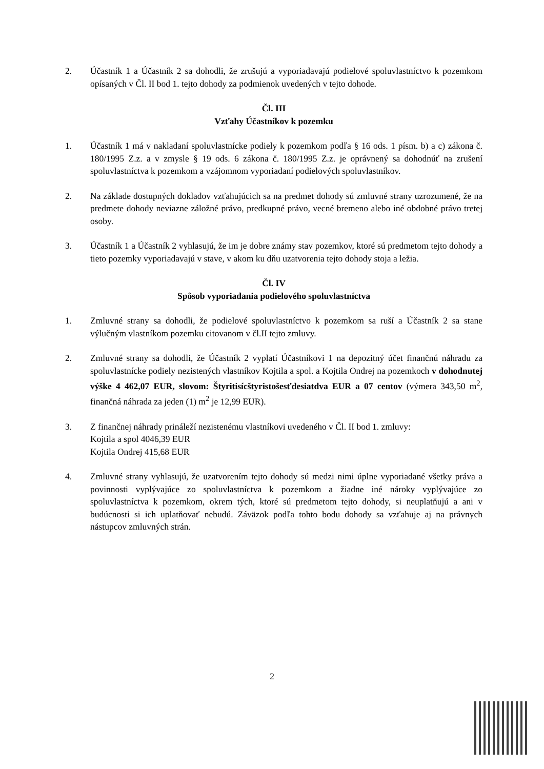2. Účastník 1 a Účastník 2 sa dohodli, že zrušujú a vyporiadavajú podielové spoluvlastníctvo k pozemkom opísaných v Čl. II bod 1. tejto dohody za podmienok uvedených v tejto dohode.
Čl. III
Vzťahy Účastníkov k pozemku
1. Účastník 1 má v nakladaní spoluvlastnícke podiely k pozemkom podľa § 16 ods. 1 písm. b) a c) zákona č. 180/1995 Z.z. a v zmysle § 19 ods. 6 zákona č. 180/1995 Z.z. je oprávnený sa dohodnúť na zrušení spoluvlastníctva k pozemkom a vzájomnom vyporiadaní podielových spoluvlastníkov.
2. Na základe dostupných dokladov vzťahujúcich sa na predmet dohody sú zmluvné strany uzrozumené, že na predmete dohody neviazne záložné právo, predkupné právo, vecné bremeno alebo iné obdobné právo tretej osoby.
3. Účastník 1 a Účastník 2 vyhlasujú, že im je dobre známy stav pozemkov, ktoré sú predmetom tejto dohody a tieto pozemky vyporiadavajú v stave, v akom ku dňu uzatvorenia tejto dohody stoja a ležia.
Čl. IV
Spôsob vyporiadania podielového spoluvlastníctva
1. Zmluvné strany sa dohodli, že podielové spoluvlastníctvo k pozemkom sa ruší a Účastník 2 sa stane výlučným vlastníkom pozemku citovanom v čl.II tejto zmluvy.
2. Zmluvné strany sa dohodli, že Účastník 2 vyplatí Účastníkovi 1 na depozitný účet finančnú náhradu za spoluvlastnícke podiely nezistených vlastníkov Kojtila a spol. a Kojtila Ondrej na pozemkoch v dohodnutej výške 4 462,07 EUR, slovom: Štyritisícštyristošesťdesiatdva EUR a 07 centov (výmera 343,50 m<sup>2</sup>, finančná náhrada za jeden (1) m<sup>2</sup> je 12,99 EUR).
3. Z finančnej náhrady prináleží nezistenému vlastníkovi uvedeného v Čl. II bod 1. zmluvy:
Kojtila a spol 4046,39 EUR
Kojtila Ondrej 415,68 EUR
4. Zmluvné strany vyhlasujú, že uzatvorením tejto dohody sú medzi nimi úplne vyporiadané všetky práva a povinnosti vyplývajúce zo spoluvlastníctva k pozemkom a žiadne iné nároky vyplývajúce zo spoluvlastníctva k pozemkom, okrem tých, ktoré sú predmetom tejto dohody, si neuplatňujú a ani v budúcnosti si ich uplatňovať nebudú. Záväzok podľa tohto bodu dohody sa vzťahuje aj na právnych nástupcov zmluvných strán.
2